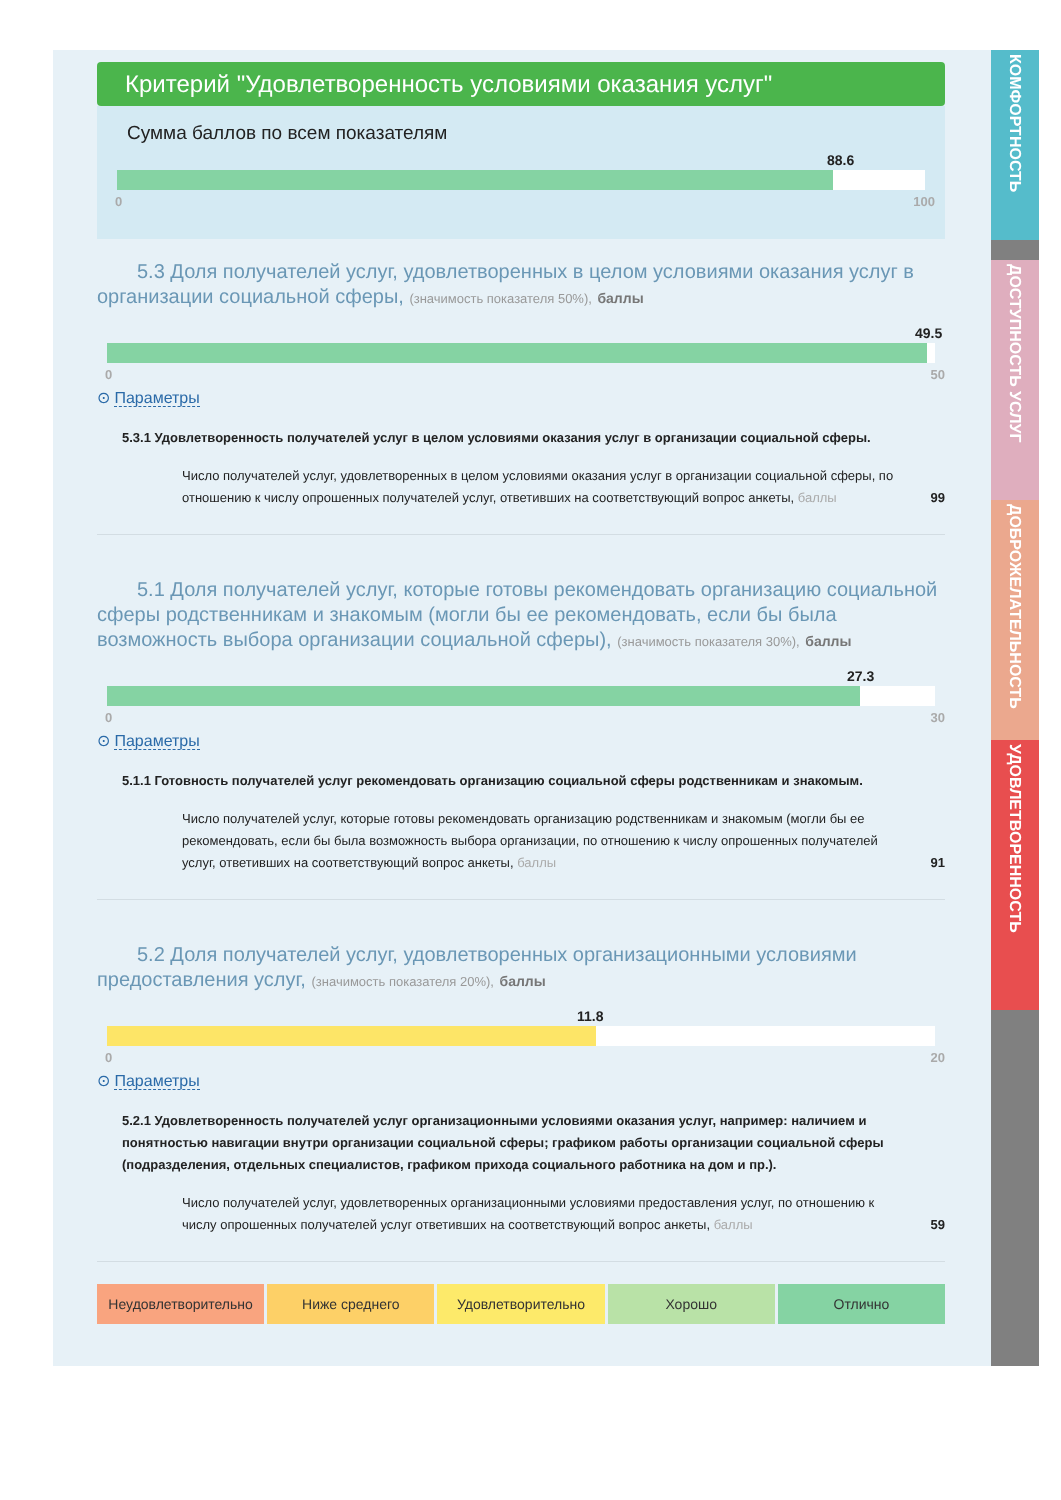КОМФОРТНОСТЬ
ДОСТУПНОСТЬ УСЛУГ
ДОБРОЖЕЛАТЕЛЬНОСТЬ
УДОВЛЕТВОРЕННОСТЬ
Критерий "Удовлетворенность условиями оказания услуг"
Сумма баллов по всем показателям
88.6
0 100
5.3 Доля получателей услуг, удовлетворенных в целом условиями оказания услуг в организации социальной сферы, (значимость показателя 50%), баллы
49.5
0 50
⊙ Параметры
5.3.1 Удовлетворенность получателей услуг в целом условиями оказания услуг в организации социальной сферы.
Число получателей услуг, удовлетворенных в целом условиями оказания услуг в организации социальной сферы, по отношению к числу опрошенных получателей услуг, ответивших на соответствующий вопрос анкеты, баллы
99
5.1 Доля получателей услуг, которые готовы рекомендовать организацию социальной сферы родственникам и знакомым (могли бы ее рекомендовать, если бы была возможность выбора организации социальной сферы), (значимость показателя 30%), баллы
27.3
0 30
⊙ Параметры
5.1.1 Готовность получателей услуг рекомендовать организацию социальной сферы родственникам и знакомым.
Число получателей услуг, которые готовы рекомендовать организацию родственникам и знакомым (могли бы ее рекомендовать, если бы была возможность выбора организации, по отношению к числу опрошенных получателей услуг, ответивших на соответствующий вопрос анкеты, баллы
91
5.2 Доля получателей услуг, удовлетворенных организационными условиями предоставления услуг, (значимость показателя 20%), баллы
11.8
0 20
⊙ Параметры
5.2.1 Удовлетворенность получателей услуг организационными условиями оказания услуг, например: наличием и понятностью навигации внутри организации социальной сферы; графиком работы организации социальной сферы (подразделения, отдельных специалистов, графиком прихода социального работника на дом и пр.).
Число получателей услуг, удовлетворенных организационными условиями предоставления услуг, по отношению к числу опрошенных получателей услуг ответивших на соответствующий вопрос анкеты, баллы
59
Неудовлетворительно Ниже среднего Удовлетворительно Хорошо Отлично